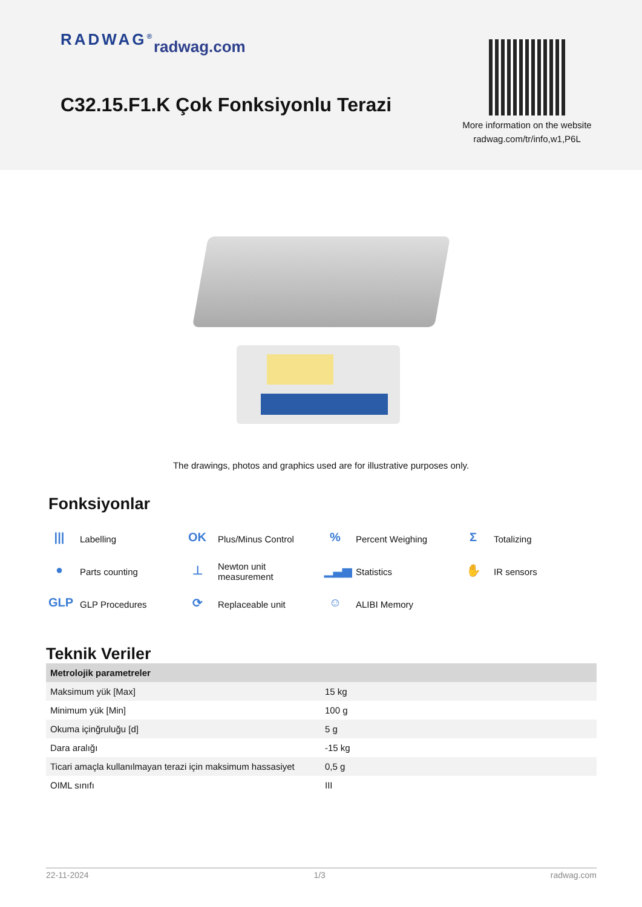RADWAG<sup>®</sup> radwag.com
C32.15.F1.K Çok Fonksiyonlu Terazi
More information on the website
radwag.com/tr/info,w1,P6L
The drawings, photos and graphics used are for illustrative purposes only.
Fonksiyonlar
||| Labelling
OK Plus/Minus Control
% Percent Weighing
Σ Totalizing
● Parts counting
⊥ Newton unit
measurement
▁▃▅ Statistics
✋ IR sensors
GLP GLP Procedures
⟳ Replaceable unit
☺ ALIBI Memory
Teknik Veriler
| Metrolojik parametreler | |
| --- | --- |
| Maksimum yük [Max] | 15 kg |
| Minimum yük [Min] | 100 g |
| Okuma içinğruluğu [d] | 5 g |
| Dara aralığı | -15 kg |
| Ticari amaçla kullanılmayan terazi için maksimum hassasiyet | 0,5 g |
| OIML sınıfı | III |
22-11-2024 1/3 radwag.com